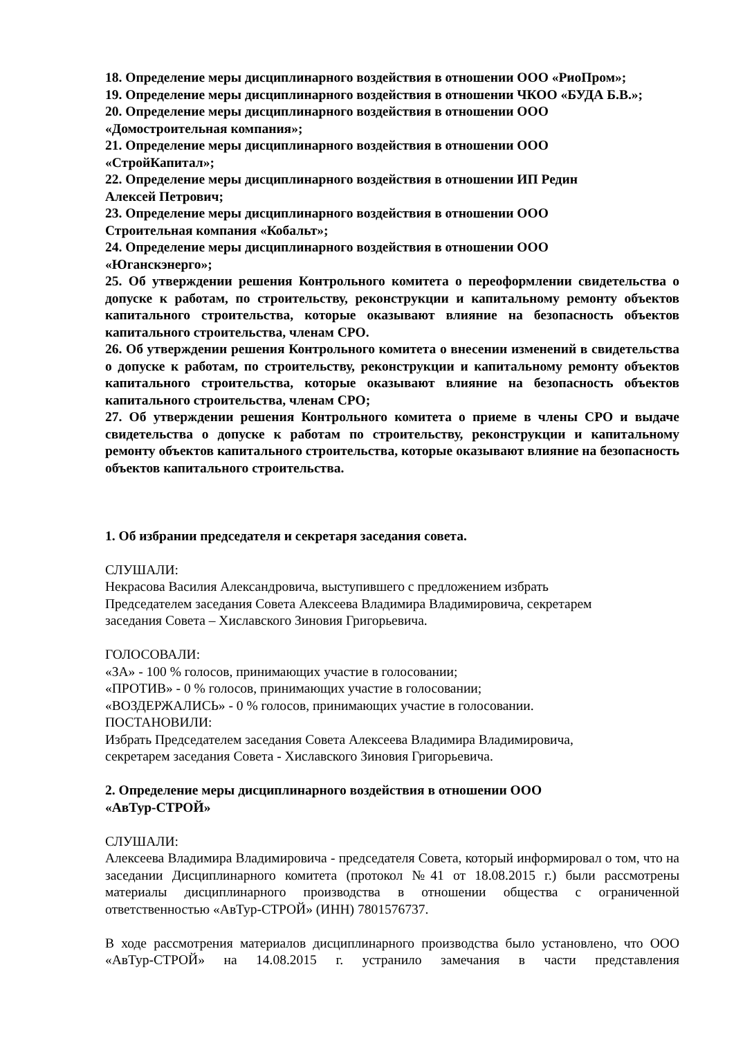18. Определение меры дисциплинарного воздействия в отношении ООО «РиоПром»;
19. Определение меры дисциплинарного воздействия в отношении ЧКОО «БУДА Б.В.»;
20. Определение меры дисциплинарного воздействия в отношении ООО
«Домостроительная компания»;
21. Определение меры дисциплинарного воздействия в отношении ООО
«СтройКапитал»;
22. Определение меры дисциплинарного воздействия в отношении ИП Редин
Алексей Петрович;
23. Определение меры дисциплинарного воздействия в отношении ООО
Строительная компания «Кобальт»;
24. Определение меры дисциплинарного воздействия в отношении ООО
«Юганскэнерго»;
25. Об утверждении решения Контрольного комитета о переоформлении свидетельства о допуске к работам, по строительству, реконструкции и капитальному ремонту объектов капитального строительства, которые оказывают влияние на безопасность объектов капитального строительства, членам СРО.
26. Об утверждении решения Контрольного комитета о внесении изменений в свидетельства о допуске к работам, по строительству, реконструкции и капитальному ремонту объектов капитального строительства, которые оказывают влияние на безопасность объектов капитального строительства, членам СРО;
27. Об утверждении решения Контрольного комитета о приеме в члены СРО и выдаче свидетельства о допуске к работам по строительству, реконструкции и капитальному ремонту объектов капитального строительства, которые оказывают влияние на безопасность объектов капитального строительства.
1. Об избрании председателя и секретаря заседания совета.
СЛУШАЛИ:
Некрасова Василия Александровича, выступившего с предложением избрать
Председателем заседания Совета Алексеева Владимира Владимировича, секретарем
заседания Совета – Хиславского Зиновия Григорьевича.
ГОЛОСОВАЛИ:
«ЗА» - 100 % голосов, принимающих участие в голосовании;
«ПРОТИВ» - 0 % голосов, принимающих участие в голосовании;
«ВОЗДЕРЖАЛИСЬ» - 0 % голосов, принимающих участие в голосовании.
ПОСТАНОВИЛИ:
Избрать Председателем заседания Совета Алексеева Владимира Владимировича,
секретарем заседания Совета - Хиславского Зиновия Григорьевича.
2. Определение меры дисциплинарного воздействия в отношении ООО
«АвТур-СТРОЙ»
СЛУШАЛИ:
Алексеева Владимира Владимировича - председателя Совета, который информировал о том, что на заседании Дисциплинарного комитета (протокол №41 от 18.08.2015 г.) были рассмотрены материалы дисциплинарного производства в отношении общества с ограниченной ответственностью «АвТур-СТРОЙ» (ИНН) 7801576737.
В ходе рассмотрения материалов дисциплинарного производства было установлено, что ООО «АвТур-СТРОЙ» на 14.08.2015 г. устранило замечания в части представления